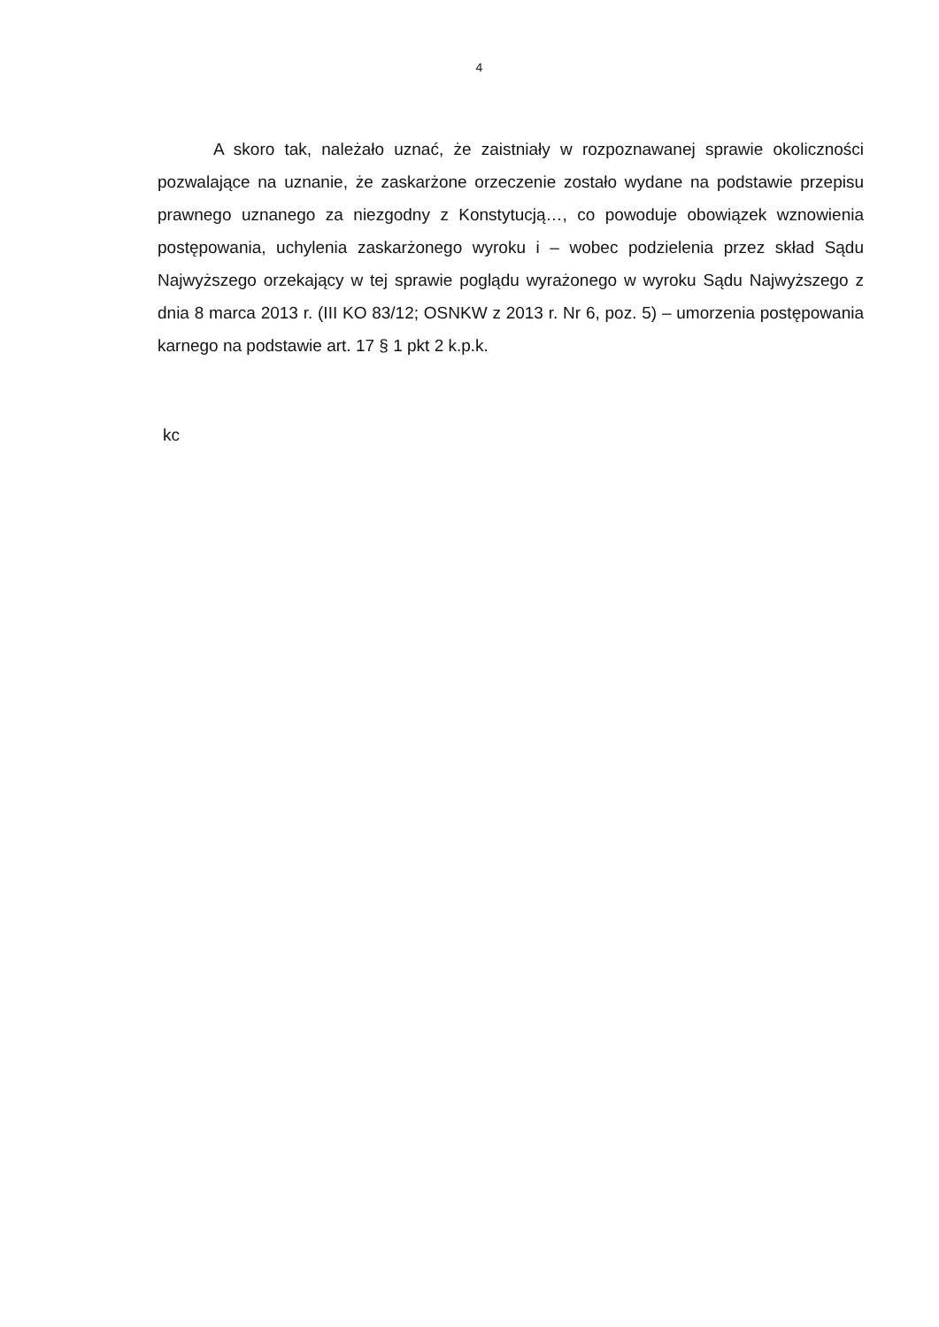4
A skoro tak, należało uznać, że zaistniały w rozpoznawanej sprawie okoliczności pozwalające na uznanie, że zaskarżone orzeczenie zostało wydane na podstawie przepisu prawnego uznanego za niezgodny z Konstytucją…, co powoduje obowiązek wznowienia postępowania, uchylenia zaskarżonego wyroku i – wobec podzielenia przez skład Sądu Najwyższego orzekający w tej sprawie poglądu wyrażonego w wyroku Sądu Najwyższego z dnia 8 marca 2013 r. (III KO 83/12; OSNKW z 2013 r. Nr 6, poz. 5) – umorzenia postępowania karnego na podstawie art. 17 § 1 pkt 2 k.p.k.
kc